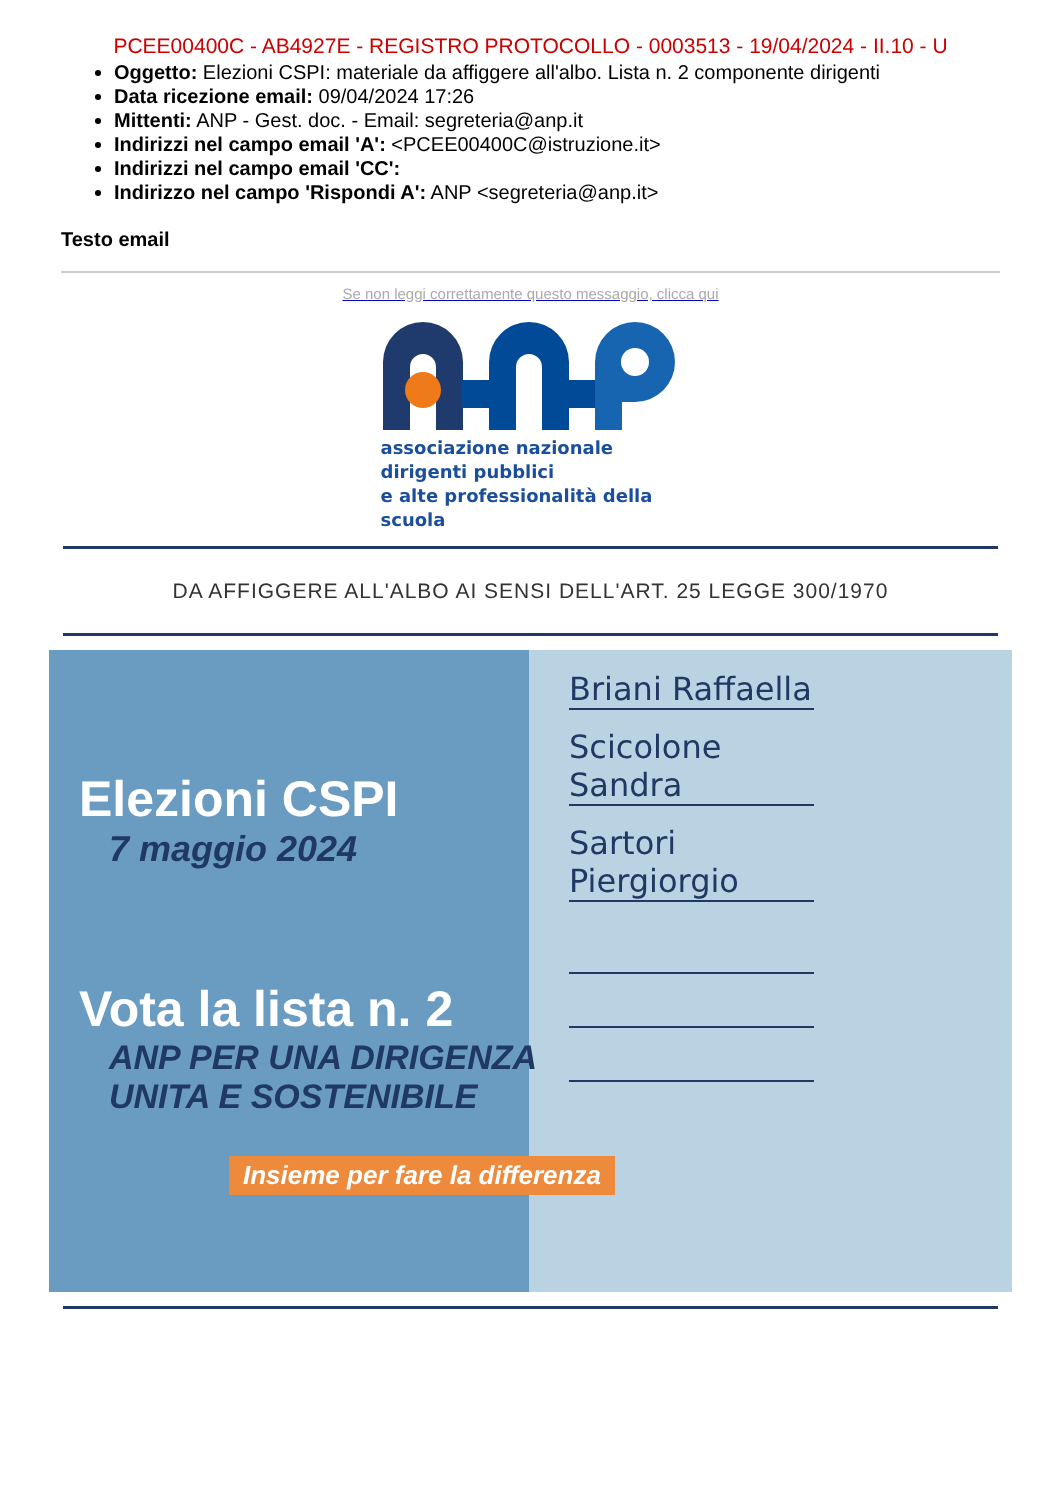PCEE00400C - AB4927E - REGISTRO PROTOCOLLO - 0003513 - 19/04/2024 - II.10 - U
Oggetto: Elezioni CSPI: materiale da affiggere all'albo. Lista n. 2 componente dirigenti
Data ricezione email: 09/04/2024 17:26
Mittenti: ANP - Gest. doc. - Email: segreteria@anp.it
Indirizzi nel campo email 'A': <PCEE00400C@istruzione.it>
Indirizzi nel campo email 'CC':
Indirizzo nel campo 'Rispondi A': ANP <segreteria@anp.it>
Testo email
Se non leggi correttamente questo messaggio, clicca qui
associazione nazionale dirigenti pubblici
e alte professionalità della scuola
DA AFFIGGERE ALL'ALBO AI SENSI DELL'ART. 25 LEGGE 300/1970
Elezioni CSPI
7 maggio 2024
Vota la lista n. 2
ANP PER UNA DIRIGENZA
UNITA E SOSTENIBILE
Insieme per fare la differenza
Briani Raffaella
Scicolone Sandra
Sartori Piergiorgio